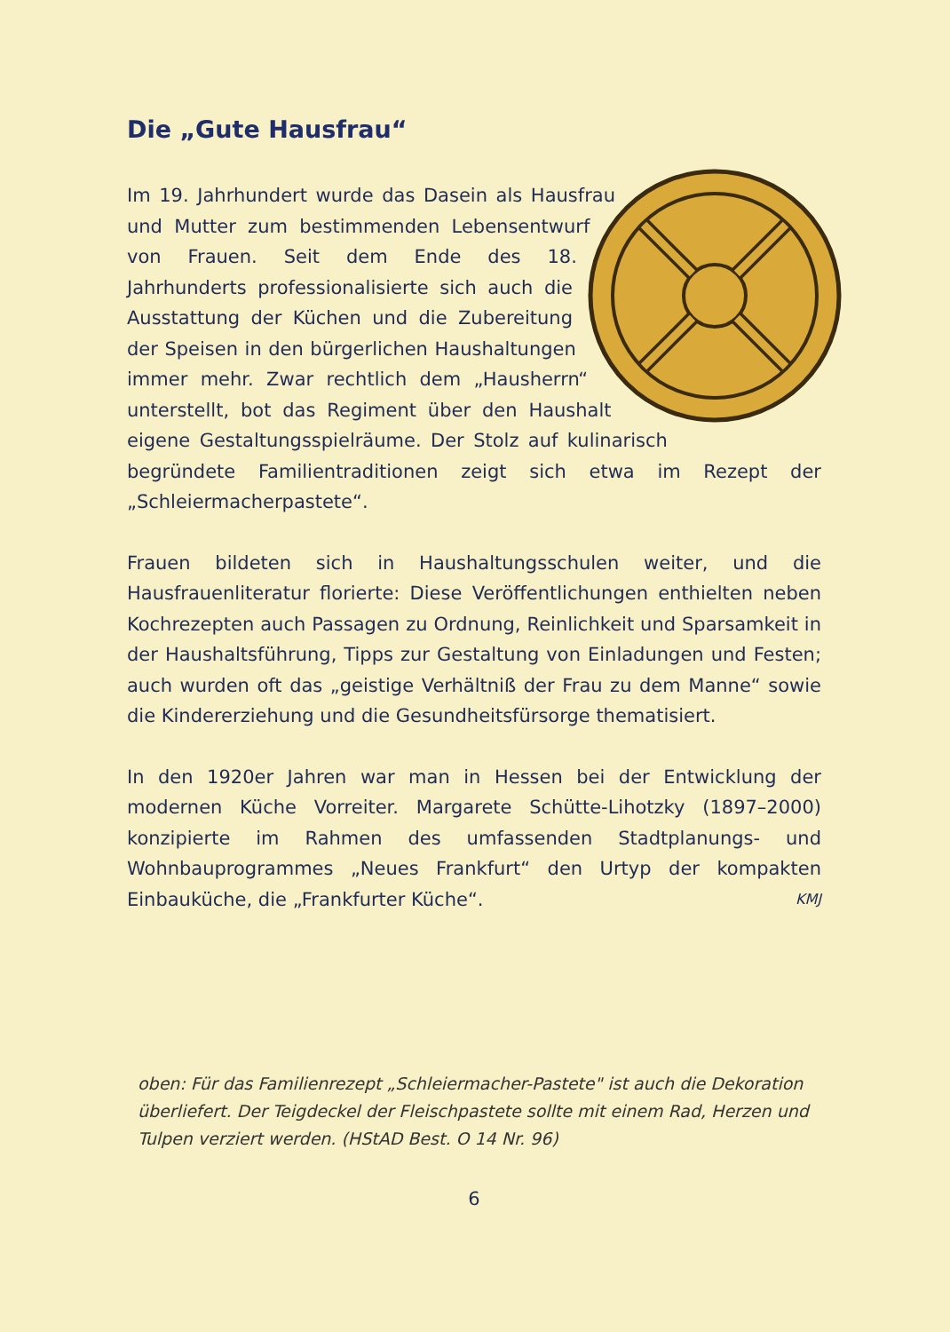Die „Gute Hausfrau“
Im 19. Jahrhundert wurde das Dasein als Hausfrau und Mutter zum bestimmenden Lebensentwurf von Frauen. Seit dem Ende des 18. Jahrhunderts professionalisierte sich auch die Ausstattung der Küchen und die Zubereitung der Speisen in den bürgerlichen Haushaltungen immer mehr. Zwar rechtlich dem „Hausherrn“ unterstellt, bot das Regiment über den Haushalt eigene Gestaltungsspielräume. Der Stolz auf kulinarisch begründete Familientraditionen zeigt sich etwa im Rezept der „Schleiermacherpastete“.
Frauen bildeten sich in Haushaltungsschulen weiter, und die Hausfrauenliteratur florierte: Diese Veröffentlichungen enthielten neben Kochrezepten auch Passagen zu Ordnung, Reinlichkeit und Sparsamkeit in der Haushaltsführung, Tipps zur Gestaltung von Einladungen und Festen; auch wurden oft das „geistige Verhältniß der Frau zu dem Manne“ sowie die Kindererziehung und die Gesundheitsfürsorge thematisiert.
In den 1920er Jahren war man in Hessen bei der Entwicklung der modernen Küche Vorreiter. Margarete Schütte-Lihotzky (1897–2000) konzipierte im Rahmen des umfassenden Stadtplanungs- und Wohnbauprogrammes „Neues Frankfurt“ den Urtyp der kompakten Einbauküche, die „Frankfurter Küche“. KMJ
oben: Für das Familienrezept „Schleiermacher-Pastete" ist auch die Dekoration überliefert. Der Teigdeckel der Fleischpastete sollte mit einem Rad, Herzen und Tulpen verziert werden. (HStAD Best. O 14 Nr. 96)
6